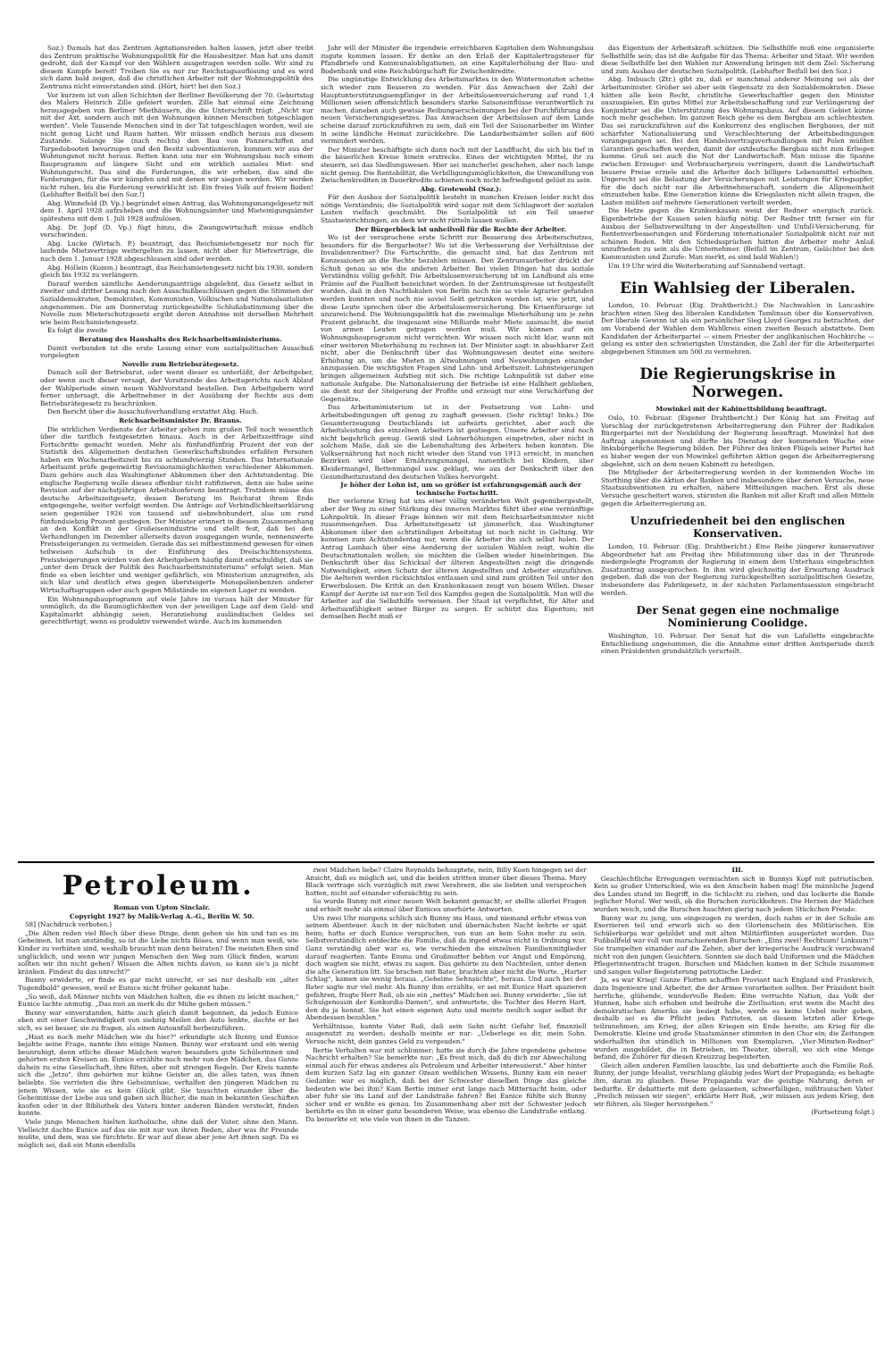Soz.) Damals hat das Zentrum Agitationsreden halten lassen, jetzt aber treibt das Zentrum praktische Wohnungspolitik für die Hausbesitzer. Man hat uns damit gedroht, daß der Kampf vor den Wählern ausgetragen werden solle. Wir sind zu diesem Kampfe bereit! Treiben Sie es nur zur Reichstagsauflösung und es wird sich dann bald zeigen, daß die christlichen Arbeiter mit der Wohnungspolitik des Zentrums nicht einverstanden sind. (Hört, hört! bei den Soz.)
Vor kurzem ist von allen Schichten der Berliner Bevölkerung der 70. Geburtstag des Malers Heinrich Zille gefeiert worden. Zille hat einmal eine Zeichnung herausgegeben von Berliner Miethäusern, die die Unterschrift trägt: „Nicht nur mit der Axt, sondern auch mit den Wohnungen können Menschen totgeschlagen werden". Viele Tausende Menschen sind in der Tat totgeschlagen worden, weil sie nicht genug Licht und Raum hatten. Wir müssen endlich heraus aus diesem Zustande. Solange Sie (nach rechts) den Bau von Panzerschiffen und Torpedobooten bevorzugen und den Besitz subventionieren, kommen wir aus der Wohnungsnot nicht heraus. Retten kann uns nur ein Wohnungsbau nach einem Bauprogramm auf längere Sicht und ein wirklich soziales Miet- und Wohnungsrecht. Das sind die Forderungen, die wir erheben, das sind die Forderungen, für die wir kämpfen und mit denen wir siegen werden. Wir werden nicht ruhen, bis die Forderung verwirklicht ist: Ein freies Volk auf freiem Boden! (Lebhafter Beifall bei den Soz.!)
Abg. Winnefeld (D. Vp.) begründet einen Antrag, das Wohnungsmangelgesetz mit dem 1. April 1928 aufzuheben und die Wohnungsämter und Mieteinigungsämter spätestens mit dem 1. Juli 1928 aufzulösen.
Abg. Dr. Jopf (D. Vp.) fügt hinzu, die Zwangswirtschaft müsse endlich verschwinden.
Abg. Lucke (Wirtsch. P.) beantragt, das Reichsmietengesetz nur noch für laufende Mietsverträge weitergelten zu lassen, nicht aber für Mietverträge, die nach dem 1. Januar 1928 abgeschlossen sind oder werden.
Abg. Höllein (Komm.) beantragt, das Reichsmietengesetz nicht bis 1930, sondern gleich bis 1932 zu verlängern.
Darauf werden sämtliche Aenderungsanträge abgelehnt, das Gesetz selbst in zweiter und dritter Lesung nach den Ausschußbeschlüssen gegen die Stimmen der Sozialdemokraten, Demokraten, Kommunisten, Völkischen und Nationalsozialisten angenommen. Die am Donnerstag zurückgestellte Schlußabstimmung über die Novelle zum Mieterschutzgesetz ergibt deren Annahme mit derselben Mehrheit wie beim Reichsmietengesetz.
Es folgt die zweite
Beratung des Haushalts des Reichsarbeitsministeriums.
Damit verbunden ist die erste Lesung einer vom sozialpolitischen Ausschuß vorgelegten
Novelle zum Betriebsrätegesetz.
Danach soll der Betriebsrat, oder wenn dieser es unterläßt, der Arbeitgeber, oder wenn auch dieser versagt, der Vorsitzende des Arbeitsgerichts nach Ablauf der Wahlperiode einen neuen Wahlvorstand bestellen. Den Arbeitgebern wird ferner untersagt, die Arbeitnehmer in der Ausübung der Rechte aus dem Betriebsrätegesetz zu beschränken.
Den Bericht über die Ausschußverhandlung erstattet Abg. Hoch.
Reichsarbeitsminister Dr. Brauns.
Die wirklichen Verdienste der Arbeiter gehen zum großen Teil noch wesentlich über die tariflich festgesetzten hinaus. Auch in der Arbeitszeitfrage sind Fortschritte gemacht worden. Mehr als fünfundfünfzig Prozent der von der Statistik des Allgemeinen deutschen Gewerkschaftsbundes erfaßten Personen haben ein Wochenarbeitszeit bis zu achtundvierzig Stunden. Das Internationale Arbeitsamt prüfe gegenwärtig Revisionsmöglichkeiten verschiedener Abkommen. Dazu gehöre auch das Washingtoner Abkommen über den Achtstundentag. Die englische Regierung wolle dieses offenbar nicht ratifizieren, denn sie habe seine Revision auf der nächstjährigen Arbeitskonferenz beantragt. Trotzdem müsse das deutsche Arbeitszeitgesetz, dessen Beratung im Reichsrat ihrem Ende entgegengehe, weiter verfolgt werden. Die Anträge auf Verbindlichkeitserklärung seien gegenüber 1926 von tausend auf siebzehnhundert, also um rund fünfundsiebzig Prozent gestiegen. Der Minister erinnert in diesem Zusammenhang an den Konflikt in der Großeisenindustrie und stellt fest, daß bei den Verhandlungen im Dezember allerseits davon ausgegangen wurde, nennenswerte Preissteigerungen zu vermeiden. Gerade das sei mitbestimmend gewesen für einen teilweisen Aufschub in der Einführung des Dreischichtensystems. Preissteigerungen würden von den Arbeitgebern häufig damit entschuldigt, daß sie „unter dem Druck der Politik des Reichsarbeitsministeriums" erfolgt seien. Man finde es eben leichter und weniger gefährlich, ein Ministerium anzugreifen, als sich klar und deutlich etwa gegen übersteigerte Monopolienbenzen anderer Wirtschaftsgruppen oder auch gegen Mißstände im eigenen Lager zu wenden.
Ein Wohnungsbauprogramm auf viele Jahre im voraus hält der Minister für unmöglich, da die Baumöglichkeiten von der jeweiligen Lage auf dem Geld- und Kapitalmarkt abhängig seien. Heranziehung ausländischen Geldes sei gerechtfertigt, wenn es produktiv verwendet würde. Auch im kommenden
Jahr will der Minister die irgendwie erreichbaren Kapitalien dem Wohnungsbau zugute kommen lassen. Er denke an den Erlaß der Kapitalertragsteuer für Pfandbriefe und Kommunalobligationen, an eine Kapitalerhöhung der Bau- und Bodenbank und eine Reichsbürgschaft für Zwischenkredite.
Die ungünstige Entwicklung des Arbeitsmarktes in den Wintermonaten scheine sich wieder zum Besseren zu wenden. Für das Anwachsen der Zahl der Hauptunterstützungsempfänger in der Arbeitslosenversicherung auf rund 1,4 Millionen seien offensichtlich besonders starke Saisoneinflüsse verantwortlich zu machen, daneben auch gewisse Reibungserscheinungen bei der Durchführung des neuen Versicherungsgesetzes. Das Anwachsen der Arbeitslosen auf dem Lande scheine darauf zurückzuführen zu sein, daß ein Teil der Saisonarbeiter im Winter in seine ländliche Heimat zurückkehre. Die Landarbeitsämter sollen auf 600 vermindert werden.
Der Minister beschäftigte sich dann noch mit der Landflucht, die sich bis tief in die bäuerlichen Kreise hinein erstrecke. Eines der wichtigsten Mittel, ihr zu steuern, sei das Siedlungswesen. Hier sei mancherlei geschehen, aber noch lange nicht genug. Die Rentabilität, die Verbilligungsmöglichkeiten, die Umwandlung von Zwischenkrediten in Dauerkredite schienen noch nicht befriedigend gelöst zu sein.
Abg. Grotewohl (Soz.):
Für den Ausbau der Sozialpolitik besteht in manchen Kreisen leider nicht das nötige Verständnis; die Sozialpolitik wird sogar mit dem Schlagwort der sozialen Lasten vielfach geschmäht. Die Sozialpolitik ist ein Teil unserer Staatseinrichtungen, an dem wir nicht rütteln lassen wollen.
Der Bürgerblock ist unheilvoll für die Rechte der Arbeiter.
Wo ist der versprochene erste Schritt zur Besserung des Arbeiterschutzes, besonders für die Bergarbeiter? Wo ist die Verbesserung der Verhältnisse der Invalidenrentner? Die Fortschritte, die gemacht sind, hat das Zentrum mit Konzessionen an die Rechte bezahlen müssen. Den Zentrumsarbeiter drückt der Schuh genau so wie die anderen Arbeiter. Bei vielen Dingen hat das soziale Verständnis völlig gefehlt. Die Arbeitslosenversicherung ist im Landbund als eine Prämie auf die Faulheit bezeichnet worden. In der Zentrumspresse ist festgestellt worden, daß in den Nachtlokalen von Berlin noch nie so viele Agrarier gefunden werden konnten und noch nie soviel Sekt getrunken worden ist, wie jetzt, und diese Leute sprechen über die Arbeitslosenversicherung. Die Krisenfürsorge ist unzureichend. Die Wohnungspolitik hat die zweimalige Mieterhöhung um je zehn Prozent gebracht, die insgesamt eine Milliarde mehr Miete ausmacht, die meist von armen Leuten getragen werden muß. Wir können auf ein Wohnungsbauprogramm nicht verzichten. Wir wissen noch nicht klar, wann mit einer weiteren Mieterhöhung zu rechnen ist. Der Minister sagt: in absehbarer Zeit nicht, aber die Denkschrift über das Wohnungswesen deutet eine weitere Erhöhung an, um die Mieten in Altwohnungen und Neuwohnungen einander anzupassen. Die wichtigsten Fragen sind Lohn- und Arbeitszeit. Lohnsteigerungen bringen allgemeinen Aufstieg mit sich. Die richtige Lohnpolitik ist daher eine nationale Aufgabe. Die Nationalisierung der Betriebe ist eine Halbheit geblieben, sie dient nur der Steigerung der Profite und erzeugt nur eine Verschärfung der Gegensätze.
Das Arbeitsministerium ist in der Festsetzung von Lohn- und Arbeitsbedingungen oft genug zu zaghaft gewesen. (Sehr richtig! links.) Die Gesamterzeugung Deutschlands ist aufwärts gerichtet, aber auch die Arbeitsleistung des einzelnen Arbeiters ist gestiegen. Unsere Arbeiter sind noch nicht begehrlich genug. Gewiß sind Lohnerhöhungen eingetreten, aber nicht in solchem Maße, daß sie die Lebenshaltung des Arbeiters heben konnten. Die Volksernährung hat noch nicht wieder den Stand von 1913 erreicht, in manchen Bezirken wird über Ernährungsmangel, namentlich bei Kindern, über Kleidermangel, Bettenmangel usw. geklagt, wie aus der Denkschrift über den Gesundheitszustand des deutschen Volkes hervorgeht.
Je höher der Lohn ist, um so größer ist erfahrungsgemäß auch der technische Fortschritt.
Der verlorene Krieg hat uns einer völlig veränderten Welt gegenübergestellt, aber der Weg zu einer Stärkung des inneren Marktes führt über eine vernünftige Lohnpolitik. In dieser Frage können wir mit dem Reichsarbeitsminister nicht zusammengehen. Das Arbeitszeitgesetz ist jämmerlich, das Washingtoner Abkommen über den achtstündigen Arbeitstag ist noch nicht in Geltung. Wir kommen zum Achtstundentag nur, wenn die Arbeiter ihn sich selbst holen. Der Antrag Lambach über eine Aenderung der sozialen Wahlen zeigt, wohin die Deutschnationalen wollen; sie möchten die Gelben wieder hineinbringen. Die Denkschrift über das Schicksal der älteren Angestellten zeigt die dringende Notwendigkeit, einen Schutz der älteren Angestellten und Arbeiter einzuführen. Die Aelteren werden rücksichtslos entlassen und sind zum größten Teil unter den Erwerbslosen. Die Kritik an den Krankenkassen zeugt von bösem Willen. Dieser Kampf der Aerzte ist nur ein Teil des Kampfes gegen die Sozialpolitik. Man will die Arbeiter auf die Selbsthilfe verweisen. Der Staat ist verpflichtet, für Alter und Arbeitsunfähigkeit seiner Bürger zu sorgen. Er schützt das Eigentum; mit demselben Recht muß er
das Eigentum der Arbeitskraft schützen. Die Selbsthilfe muß eine organisierte Selbsthilfe sein; das ist die Aufgabe für das Thema: Arbeiter und Staat. Wir werden diese Selbsthilfe bei den Wahlen zur Anwendung bringen mit dem Ziel: Sicherung und zum Ausbau der deutschen Sozialpolitik. (Lebhafter Beifall bei den Soz.)
Abg. Imbusch (Ztr.) gibt zu, daß er manchmal anderer Meinung sei als der Arbeitsminister. Größer sei aber sein Gegensatz zu den Sozialdemokraten. Diese hätten alle kein Recht, christliche Gewerkschaftler gegen den Minister auszuspielen. Ein gutes Mittel zur Arbeitsbeschaffung und zur Verlängerung der Konjunktur sei die Unterstützung des Wohnungsbaus. Auf diesem Gebiet könne noch mehr geschehen. Im ganzen Reich gehe es dem Bergbau am schlechtesten. Das sei zurückzuführen auf die Konkurrenz des englischen Bergbaues, der mit schärfster Nationalisierung und Verschlechterung der Arbeitsbedingungen vorangegangen sei. Bei den Handelsvertragsverhandlungen mit Polen müßten Garantien geschaffen werden, damit der ostdeutsche Bergbau nicht zum Erliegen komme. Groß sei auch die Not der Landwirtschaft. Man müsse die Spanne zwischen Erzeuger- und Verbraucherpreis verringern, damit die Landwirtschaft bessere Preise erziele und die Arbeiter doch billigere Lebensmittel erhielten. Ungerecht sei die Belastung der Versicherungen mit Leistungen für Kriegsopfer, für die doch nicht nur die Arbeitnehmerschaft, sondern die Allgemeinheit einzustehen habe. Eine Generation könne die Kriegslasten nicht allein tragen, die Lasten müßten auf mehrere Generationen verteilt werden.
Die Hetze gegen die Krankenkassen weist der Redner energisch zurück. Eigenbetriebe der Kassen seien häufig nötig. Der Redner tritt ferner ein für Ausbau der Selbstverwaltung in der Angestellten- und Unfall-Versicherung, für Rentenverbesserungen und Förderung internationaler Sozialpolitik nicht nur mit schönen Reden. Mit den Schiedssprüchen hätten die Arbeiter mehr Anlaß unzufrieden zu sein als die Unternehmer. (Beifall im Zentrum, Gelächter bei den Kommunisten und Zurufe: Man merkt, es sind bald Wahlen!)
Um 19 Uhr wird die Weiterberatung auf Sonnabend vertagt.
Ein Wahlsieg der Liberalen.
London, 10. Februar. (Eig. Drahtbericht.) Die Nachwahlen in Lancashire brachten einen Sieg des liberalen Kandidaten Tomlinson über die Konservativen. Der liberale Gewinn ist als ein persönlicher Sieg Lloyd Georges zu betrachten, der am Vorabend der Wahlen dem Wahlkreis einen zweiten Besuch abstattete. Dem Kandidaten der Arbeiterpartei — einem Priester der anglikanischen Hochkirche — gelang es unter den schwierigsten Umständen, die Zahl der für die Arbeiterpartei abgegebenen Stimmen um 500 zu vermehren.
Die Regierungskrise in Norwegen.
Mowinkel mit der Kabinettsbildung beauftragt.
Oslo, 10. Februar. (Eigener Drahtbericht.) Der König hat am Freitag auf Vorschlag der zurückgetretenen Arbeiterregierung den Führer der Radikalen Bürgerpartei mit der Neubildung der Regierung beauftragt. Mowinkel hat den Auftrag angenommen und dürfte bis Dienstag der kommenden Woche eine linksbürgerliche Regierung bilden. Der Führer des linken Flügels seiner Partei hat es bisher wegen der von Mowinkel geführten Aktion gegen die Arbeiterregierung abgelehnt, sich an dem neuen Kabinett zu beteiligen.
Die Mitglieder der Arbeiterregierung werden in der kommenden Woche im Storthing über die Aktion der Banken und insbesondere über deren Versuche, neue Staatssubventionen zu erhalten, nähere Mitteilungen machen. Erst als diese Versuche gescheitert waren, stürmten die Banken mit aller Kraft und allen Mitteln gegen die Arbeiterregierung an.
Unzufriedenheit bei den englischen Konservativen.
London, 10. Februar. (Eig. Drahtbericht.) Eine Reihe jüngerer konservativer Abgeordneter hat am Freitag ihre Mißstimmung über das in der Thronrede niedergelegte Programm der Regierung in einem dem Unterhaus eingebrachten Zusatzantrag ausgesprochen. In ihm wird gleichzeitig der Erwartung Ausdruck gegeben, daß die von der Regierung zurückgestellten sozialpolitischen Gesetze, insbesondere das Fabrikgesetz, in der nächsten Parlamentssession eingebracht werden.
Der Senat gegen eine nochmalige Nominierung Coolidge.
Washington, 10. Februar. Der Senat hat die von Lafollette eingebrachte Entschließung angenommen, die die Annahme einer dritten Amtsperiode durch einen Präsidenten grundsätzlich verurteilt.
Petroleum.
Roman von Upton Sinclair.
Copyright 1927 by Malik-Verlag A.-G., Berlin W. 50.
58] (Nachdruck verboten.)
„Die Alten reden viel Blech über diese Dinge, denn gehen sie hin und tun es im Geheimen. Ist man anständig, so ist die Liebe nichts Böses, und wenn man weiß, wie Kinder zu verhüten sind, weshalb braucht man denn heiraten? Die meisten Ehen sind unglücklich, und wenn wir jungen Menschen den Weg zum Glück finden, warum sollten wir ihn nicht gehen? Wissen die Alten nichts davon, so kann sie's ja nicht kränken. Findest du das unrecht?"
Bunny erwiderte, er finde es gar nicht unrecht, er sei nur deshalb ein „alter Tugendbold" gewesen, weil er Eunice nicht früher gekannt habe.
„So weiß, daß Männer nichts von Mädchen halten, die es ihnen zu leicht machen," Eunice lachte anmutig. „Das nun an merk du dir Mühe geben müssen."
Bunny war einverstanden, hätte auch gleich damit begonnen, da jedoch Eunice eben mit einer Geschwindigkeit von siebzig Meilen den Auto lenkte, dachte er bei sich, es sei besser, sie zu fragen, als einen Autounfall herbeizuführen.
„Hast es noch mehr Mädchen wie du hier?" erkundigte sich Bunny, und Eunice bejahte seine Frage, nannte ihm einige Namen. Bunny war erstaunt und ein wenig beunruhigt, denn etliche dieser Mädchen waren besonders gute Schülerinnen und gehörten ersten Kreisen an. Eunice erzählte noch mehr von den Mädchen, das Ganze dahein zu eine Gesellschaft, ihre Riten, aber mit strengen Regeln. Der Kreis nannte sich die „Jetzo", ihm gehörten nur kühne Geister an, die alles taten, was ihnen beliebte. Sie verrieten die ihre Geheimnisse, verhalfen den jüngeren Mädchen zu jenem Wissen, wie sie es kein Glück gibt. Sie tauschten einander über die Geheimnisse der Liebe aus und gaben sich Bücher, die man in bekannten Geschäften kaufen oder in der Bibliothek des Vaters hinter anderen Bänden versteckt, finden konnte.
Viele junge Menschen hielten katholische, ohne daß der Vater, ohne den Mann. Vielleicht dachte Eunice auf das sie mit nur von ihren Reden, aber was ihr Freunde mußte, und dem, was sie fürchtete. Er war auf diese aber jene Art ihnen sagt. Da es möglich sei, daß ein Mann ebenfalls
zwei Mädchen liebe? Claire Reynolds behauptete, nein, Billy Koen hingegen sei der Ansicht, daß es möglich sei, und die beiden stritten immer über dieses Thema. Mary Black vertrage sich vorzüglich mit zwei Verehrern, die sie liebten und versprochen hatten, nicht auf einander eifersüchtig zu sein.
So wurde Bunny mit einer neuen Welt bekannt gemacht; er stellte allerlei Fragen und erhielt mehr als einmal über Eunices unerhörte Antworten.
Um zwei Uhr morgens schlich sich Bunny ins Haus, und niemand erfuhr etwas von seinem Abenteuer. Auch in der nächsten und übernächsten Nacht kehrte er spät heim; hatte er doch Eunice versprochen, von nun an kein Sohn mehr zu sein. Selbstverständlich entdeckte die Familie, daß da irgend etwas nicht in Ordnung war. Ganz verständig aber war es, wie verschieden die einzelnen Familienmitglieder darauf reagierten. Tante Emma und Großmutter bebten vor Angst und Empörung, doch wagten sie nicht, etwas zu sagen. Das gehörte zu den Nachteilen, unter denen die alte Generation litt. Sie brachen mit Bater, brachten aber nicht die Worte. „Harter Schlag", kamen sie wenig heraus. „Geheime Sehnsüchte", heraus. Und auch bei der Bater sagte nur viel mehr. Als Bunny ihm erzählte, er sei mit Eunice Hart spazieren gefahren, fragte Herr Roß, ob sie ein „nettes" Mädchen sei. Bunny erwiderte: „Sie ist Schulgenossin der Konkordia-Damen", und antwortete, die Tochter des Herrn Hart, den du ja kennst. Sie hat einen eigenen Auto und meinte neulich sogar selbst ihr Abendessen bezahlen."
Verhältnisse, kannte Vater Roß, daß sein Sohn nicht Gefahr lief, finanziell ausgenutzt zu werden; deshalb meinte er nur: „Ueberlege es dir, mein Sohn. Versuche nicht, dein ganzes Geld zu vergeuden."
Bertie Verhalten war mit schlimmer; hatte sie durch die Jahre irgendeine geheime Nachricht erhalten? Sie bemerkte nur: „Es freut mich, daß du dich zur Abwechslung einmal auch für etwas anderes als Petroleum und Arbeiter interessierst." Aber hinter dem kurzen Satz lag ein ganzer Ozean weiblichen Wissens. Bunny kam ein neuer Gedanke: war es möglich, daß bei der Schwester dieselben Dinge das gleiche bedeuten wie bei ihm? Kam Bertie immer erst lange nach Mitternacht heim, oder aber fuhr sie ins Land auf der Landstraße fahren? Bei Eunice fühlte sich Bunny sicher und er wußte es genau. Im Zusammenhang aber mit der Schwester jedoch berührte es ihn in einer ganz besonderen Weise, was ebenso die Landstraße entlang. Da bemerkte er, wie viele von ihnen in die Tanzen.
III.
Geschlechtliche Erregungen vermischten sich in Bunnys Kopf mit patriotischen. Kein so großer Unterschied, wie es den Anschein haben mag! Die männliche Jugend des Landes stand im Begriff, in die Schlacht zu ziehen, und das lockerte die Bande jeglicher Moral. Wer weiß, ob die Burschen zurückkehren. Die Herzen der Mädchen wurden weich, und die Burschen haschten gierig nach jedem Stückchen Freude.
Bunny war zu jung, um eingezogen zu werden, doch nahm er in der Schule am Exerzieren teil und erwarb sich so den Glorienschein des Militärischen. Ein Schülerkorps war gebildet und mit alten Militärflinten ausgerüstet worden. Das Fußballfeld war voll von marschierenden Burschen: „Eins zwei! Rechtsum! Linksum!" Sie trampelten einander auf die Zehen, aber der kriegerische Ausdruck verschwand nicht von den jungen Gesichtern. Sonnten sie doch bald Uniformen und die Mädchen Pflegerinnentracht tragen. Burschen und Mädchen kamen in der Schule zusammen und sangen voller Begeisterung patriotische Lieder.
Ja, es war Krieg! Ganze Flotten schafften Proviant nach England und Frankreich, dazu Ingenieure und Arbeiter, die der Armee vorarbeiten sollten. Der Präsident hielt herrliche, glühende, wundervolle Reden: Eine verruchte Nation, das Volk der Hunnen, habe sich erhoben und bedrohe die Zivilisation; erst wenn die Macht des demokratischen Amerika sie besiegt habe, werde es keine Uebel mehr geben, deshalb sei es die Pflicht jedes Patrioten, an diesem letzten aller Kriege teilzunehmen, am Krieg, der allen Kriegen ein Ende bereite, am Krieg für die Demokratie. Kleine und große Staatsmänner stimmten in den Chor ein; die Zeitungen widerhallten ihn stündlich in Millionen von Exemplaren, „Vier-Minuten-Redner" wurden ausgebildet, die in Betrieben, im Theater, überall, wo sich eine Menge befand, die Zuhörer für diesen Kreuzzug begeisterten.
Gleich allen anderen Familien lauschte, las und debattierte auch die Familie Roß. Bunny, der junge Idealist, verschlang gläubig jedes Wort der Propaganda; es behagte ihm, daran zu glauben. Diese Propaganda war die geistige Nahrung, deren er bedurfte. Er debattierte mit dem gelassenen, schwerfälligen, mißtrauischen Vater. „Freilich müssen wir siegen", erklärte Herr Roß, „wir müssen aus jedem Krieg, den wir führen, als Sieger hervorgehen."
(Fortsetzung folgt.)